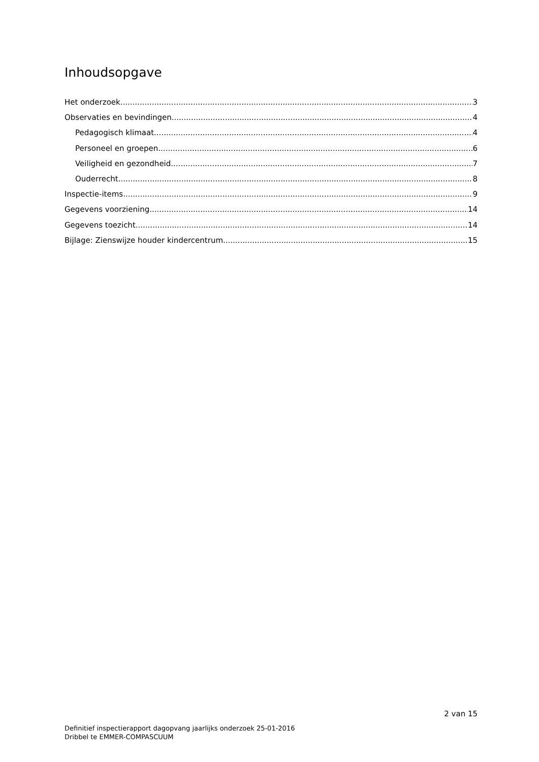Inhoudsopgave
Het onderzoek 3
Observaties en bevindingen 4
Pedagogisch klimaat 4
Personeel en groepen 6
Veiligheid en gezondheid 7
Ouderrecht 8
Inspectie-items 9
Gegevens voorziening 14
Gegevens toezicht 14
Bijlage: Zienswijze houder kindercentrum 15
2 van 15
Definitief inspectierapport dagopvang jaarlijks onderzoek 25-01-2016
Dribbel te EMMER-COMPASCUUM